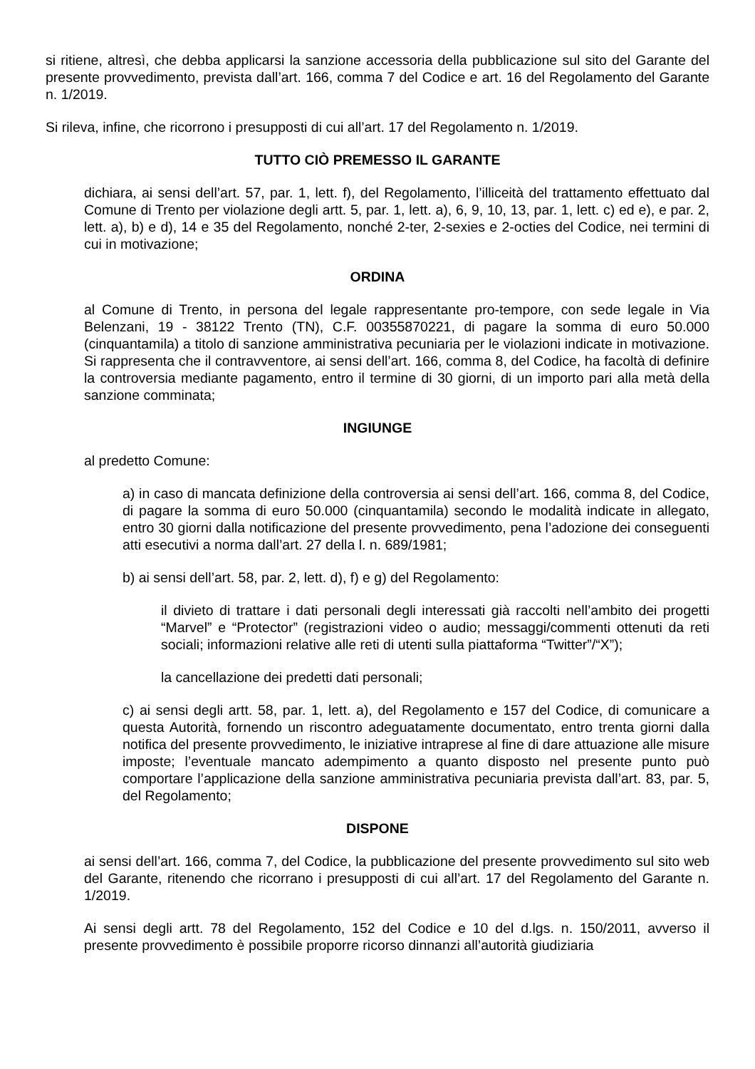si ritiene, altresì, che debba applicarsi la sanzione accessoria della pubblicazione sul sito del Garante del presente provvedimento, prevista dall’art. 166, comma 7 del Codice e art. 16 del Regolamento del Garante n. 1/2019.
Si rileva, infine, che ricorrono i presupposti di cui all’art. 17 del Regolamento n. 1/2019.
TUTTO CIÒ PREMESSO IL GARANTE
dichiara, ai sensi dell’art. 57, par. 1, lett. f), del Regolamento, l’illiceità del trattamento effettuato dal Comune di Trento per violazione degli artt. 5, par. 1, lett. a), 6, 9, 10, 13, par. 1, lett. c) ed e), e par. 2, lett. a), b) e d), 14 e 35 del Regolamento, nonché 2-ter, 2-sexies e 2-octies del Codice, nei termini di cui in motivazione;
ORDINA
al Comune di Trento, in persona del legale rappresentante pro-tempore, con sede legale in Via Belenzani, 19 - 38122 Trento (TN), C.F. 00355870221, di pagare la somma di euro 50.000 (cinquantamila) a titolo di sanzione amministrativa pecuniaria per le violazioni indicate in motivazione. Si rappresenta che il contravventore, ai sensi dell’art. 166, comma 8, del Codice, ha facoltà di definire la controversia mediante pagamento, entro il termine di 30 giorni, di un importo pari alla metà della sanzione comminata;
INGIUNGE
al predetto Comune:
a) in caso di mancata definizione della controversia ai sensi dell’art. 166, comma 8, del Codice, di pagare la somma di euro 50.000 (cinquantamila) secondo le modalità indicate in allegato, entro 30 giorni dalla notificazione del presente provvedimento, pena l’adozione dei conseguenti atti esecutivi a norma dall’art. 27 della l. n. 689/1981;
b) ai sensi dell’art. 58, par. 2, lett. d), f) e g) del Regolamento:
il divieto di trattare i dati personali degli interessati già raccolti nell’ambito dei progetti “Marvel” e “Protector” (registrazioni video o audio; messaggi/commenti ottenuti da reti sociali; informazioni relative alle reti di utenti sulla piattaforma “Twitter”/“X”);
la cancellazione dei predetti dati personali;
c) ai sensi degli artt. 58, par. 1, lett. a), del Regolamento e 157 del Codice, di comunicare a questa Autorità, fornendo un riscontro adeguatamente documentato, entro trenta giorni dalla notifica del presente provvedimento, le iniziative intraprese al fine di dare attuazione alle misure imposte; l’eventuale mancato adempimento a quanto disposto nel presente punto può comportare l’applicazione della sanzione amministrativa pecuniaria prevista dall’art. 83, par. 5, del Regolamento;
DISPONE
ai sensi dell’art. 166, comma 7, del Codice, la pubblicazione del presente provvedimento sul sito web del Garante, ritenendo che ricorrano i presupposti di cui all’art. 17 del Regolamento del Garante n. 1/2019.
Ai sensi degli artt. 78 del Regolamento, 152 del Codice e 10 del d.lgs. n. 150/2011, avverso il presente provvedimento è possibile proporre ricorso dinnanzi all’autorità giudiziaria